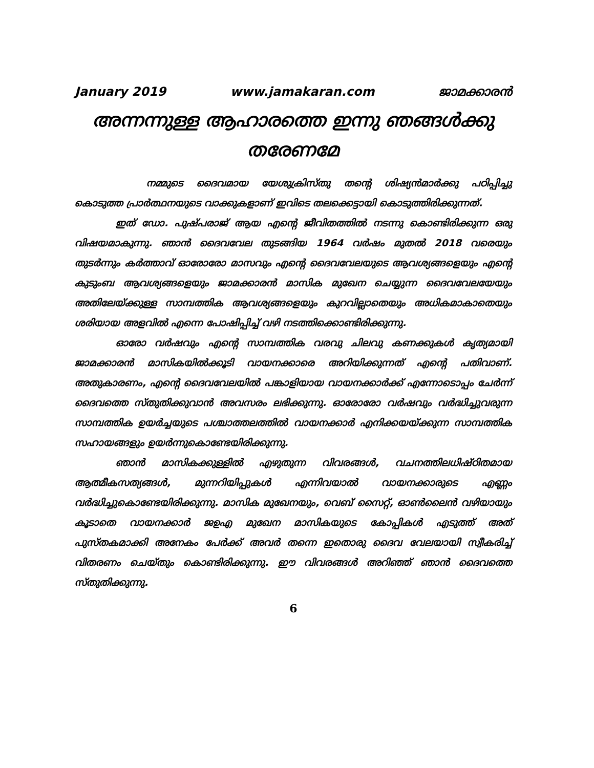January 2019 www.jamakaran.com ജാമക്കാരൻ
അന്നന്നുള്ള ആഹാരത്തെ ഇന്നു ഞങ്ങൾക്കു തരേണമേ
നമ്മുടെ ദൈവമായ യേശുക്രിസ്തു തന്റെ ശിഷ്യൻമാർക്കു പഠിപ്പിച്ചു കൊടുത്ത പ്രാർത്ഥനയുടെ വാക്കുകളാണ് ഇവിടെ തലക്കെട്ടായി കൊടുത്തിരിക്കുന്നത്.
ഇത് ഡോ. പുഷ്പരാജ് ആയ എന്റെ ജീവിതത്തിൽ നടന്നു കൊണ്ടിരിക്കുന്ന ഒരു വിഷയമാകുന്നു. ഞാൻ ദൈവവേല തുടങ്ങിയ 1964 വർഷം മുതൽ 2018 വരെയും തുടർന്നും കർത്താവ് ഓരോരോ മാസവും എന്റെ ദൈവവേലയുടെ ആവശ്യങ്ങളെയും എന്റെ കുടുംബ ആവശ്യങ്ങളെയും ജാമക്കാരൻ മാസിക മുഖേന ചെയ്യുന്ന ദൈവവേലയേയും അതിലേയ്ക്കുള്ള സാമ്പത്തിക ആവശ്യങ്ങളെയും കുറവില്ലാതെയും അധികമാകാതെയും ശരിയായ അളവിൽ എന്നെ പോഷിപ്പിച്ച് വഴി നടത്തിക്കൊണ്ടിരിക്കുന്നു.
ഓരോ വർഷവും എന്റെ സാമ്പത്തിക വരവു ചിലവു കണക്കുകൾ കൃത്യമായി ജാമക്കാരൻ മാസികയിൽക്കൂടി വായനക്കാരെ അറിയിക്കുന്നത് എന്റെ പതിവാണ്. അതുകാരണം, എന്റെ ദൈവവേലയിൽ പങ്കാളിയായ വായനക്കാർക്ക് എന്നോടൊപ്പം ചേർന്ന് ദൈവത്തെ സ്തുതിക്കുവാൻ അവസരം ലഭിക്കുന്നു. ഓരോരോ വർഷവും വർദ്ധിച്ചുവരുന്ന സാമ്പത്തിക ഉയർച്ചയുടെ പശ്ചാത്തലത്തിൽ വായനക്കാർ എനിക്കയയ്ക്കുന്ന സാമ്പത്തിക സഹായങ്ങളും ഉയർന്നുകൊണ്ടേയിരിക്കുന്നു.
ഞാൻ മാസികക്കുള്ളിൽ എഴുതുന്ന വിവരങ്ങൾ, വചനത്തിലധിഷ്ഠിതമായ ആത്മീകസത്യങ്ങൾ, മുന്നറിയിപ്പുകൾ എന്നിവയാൽ വായനക്കാരുടെ എണ്ണം വർദ്ധിച്ചുകൊണ്ടേയിരിക്കുന്നു. മാസിക മുഖേനയും, വെബ് സൈറ്റ്, ഓൺലൈൻ വഴിയായും കൂടാതെ വായനക്കാർ ജഉഎ മുഖേന മാസികയുടെ കോപ്പികൾ എടുത്ത് അത് പുസ്തകമാക്കി അനേകം പേർക്ക് അവർ തന്നെ ഇതൊരു ദൈവ വേലയായി സ്വീകരിച്ച് വിതരണം ചെയ്തും കൊണ്ടിരിക്കുന്നു. ഈ വിവരങ്ങൾ അറിഞ്ഞ് ഞാൻ ദൈവത്തെ സ്തുതിക്കുന്നു.
6